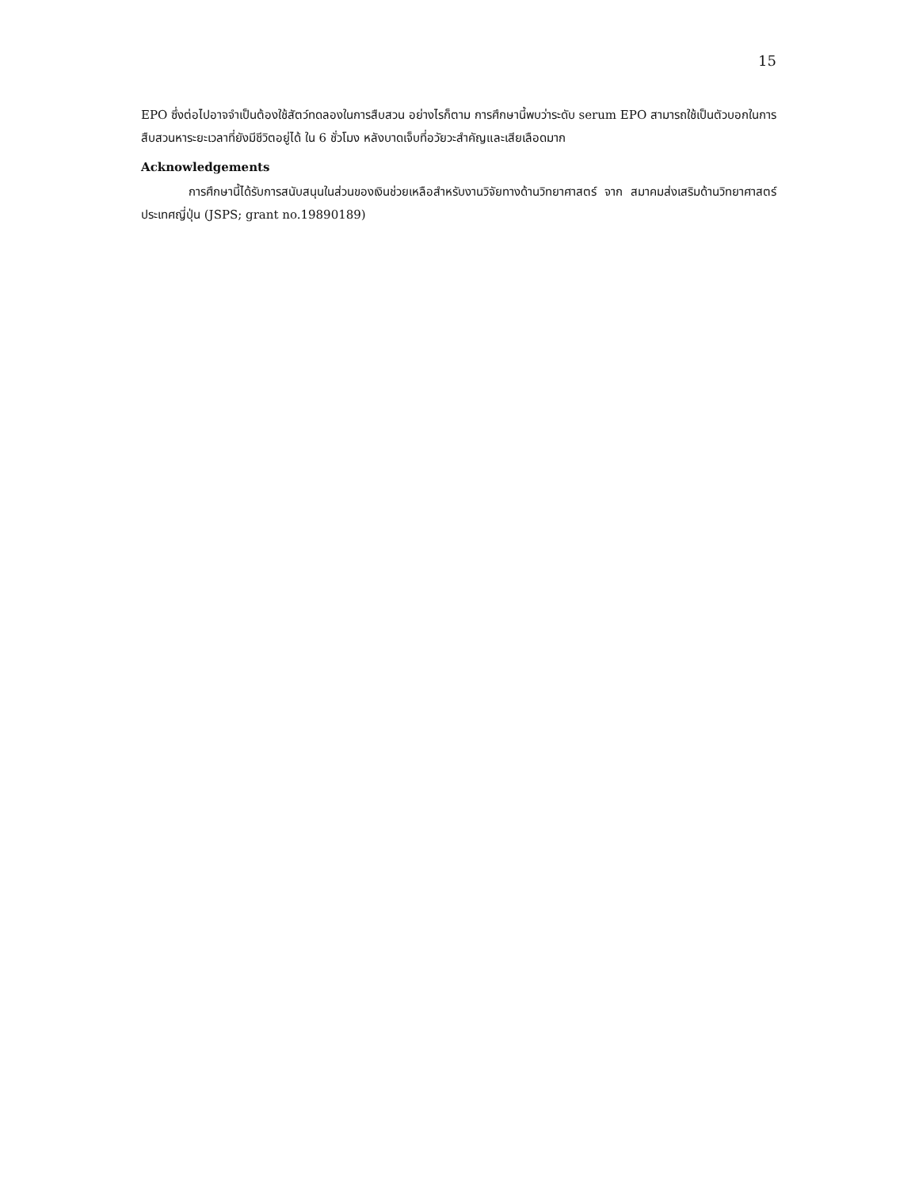15
EPO ซึ่งต่อไปอาจจำเป็นต้องใช้สัตว์ทดลองในการสืบสวน อย่างไรก็ตาม การศึกษานี้พบว่าระดับ serum EPO สามารถใช้เป็นตัวบอกในการสืบสวนหาระยะเวลาที่ยังมีชีวิตอยู่ได้ ใน 6 ชั่วโมง หลังบาดเจ็บที่อวัยวะสำคัญและเสียเลือดมาก
Acknowledgements
การศึกษานี้ได้รับการสนับสนุนในส่วนของเงินช่วยเหลือสำหรับงานวิจัยทางด้านวิทยาศาสตร์ จาก สมาคมส่งเสริมด้านวิทยาศาสตร์ ประเทศญี่ปุ่น (JSPS; grant no.19890189)